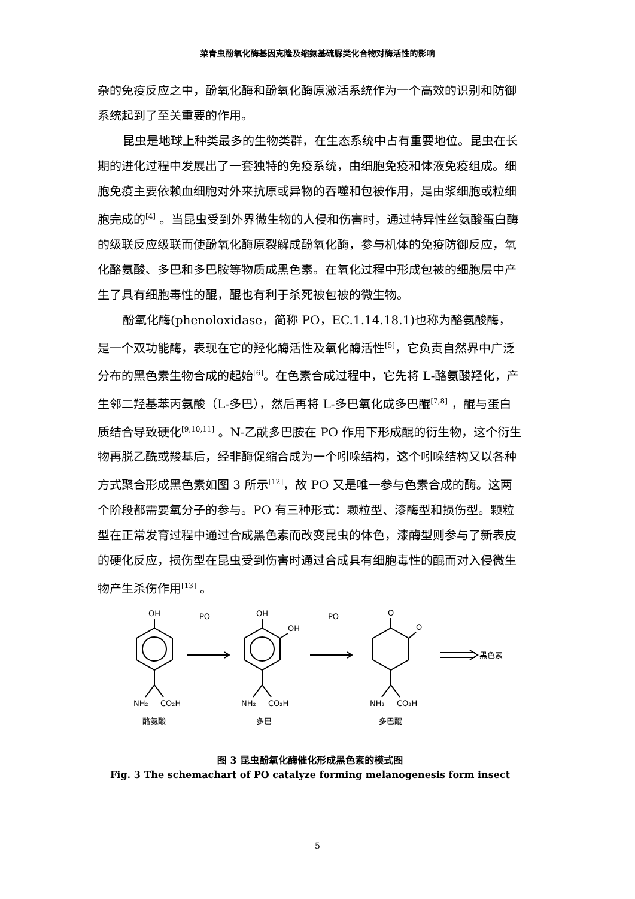菜青虫酚氧化酶基因克隆及缩氨基硫脲类化合物对酶活性的影响
杂的免疫反应之中，酚氧化酶和酚氧化酶原激活系统作为一个高效的识别和防御系统起到了至关重要的作用。
昆虫是地球上种类最多的生物类群，在生态系统中占有重要地位。昆虫在长期的进化过程中发展出了一套独特的免疫系统，由细胞免疫和体液免疫组成。细胞免疫主要依赖血细胞对外来抗原或异物的吞噬和包被作用，是由浆细胞或粒细胞完成的<sup>[4]</sup> 。当昆虫受到外界微生物的人侵和伤害时，通过特异性丝氨酸蛋白酶的级联反应级联而使酚氧化酶原裂解成酚氧化酶，参与机体的免疫防御反应，氧化酪氨酸、多巴和多巴胺等物质成黑色素。在氧化过程中形成包被的细胞层中产生了具有细胞毒性的醌，醌也有利于杀死被包被的微生物。
酚氧化酶(phenoloxidase，简称 PO，EC.1.14.18.1)也称为酪氨酸酶，是一个双功能酶，表现在它的羟化酶活性及氧化酶活性<sup>[5]</sup>，它负责自然界中广泛分布的黑色素生物合成的起始<sup>[6]</sup>。在色素合成过程中，它先将 L-酪氨酸羟化，产生邻二羟基苯丙氨酸（L-多巴），然后再将 L-多巴氧化成多巴醌<sup>[7,8]</sup> ，醌与蛋白质结合导致硬化<sup>[9,10,11]</sup> 。N-乙酰多巴胺在 PO 作用下形成醌的衍生物，这个衍生物再脱乙酰或羧基后，经非酶促缩合成为一个吲哚结构，这个吲哚结构又以各种方式聚合形成黑色素如图 3 所示<sup>[12]</sup>，故 PO 又是唯一参与色素合成的酶。这两个阶段都需要氧分子的参与。PO 有三种形式：颗粒型、漆酶型和损伤型。颗粒型在正常发育过程中通过合成黑色素而改变昆虫的体色，漆酶型则参与了新表皮的硬化反应，损伤型在昆虫受到伤害时通过合成具有细胞毒性的醌而对入侵微生物产生杀伤作用<sup>[13]</sup> 。
OH
PO
OH
OH
PO
O
O
黑色素
NH₂
CO₂H
NH₂
CO₂H
NH₂
CO₂H
酪氨酸
多巴
多巴醌
图 3 昆虫酚氧化酶催化形成黑色素的模式图
Fig. 3 The schemachart of PO catalyze forming melanogenesis form insect
5